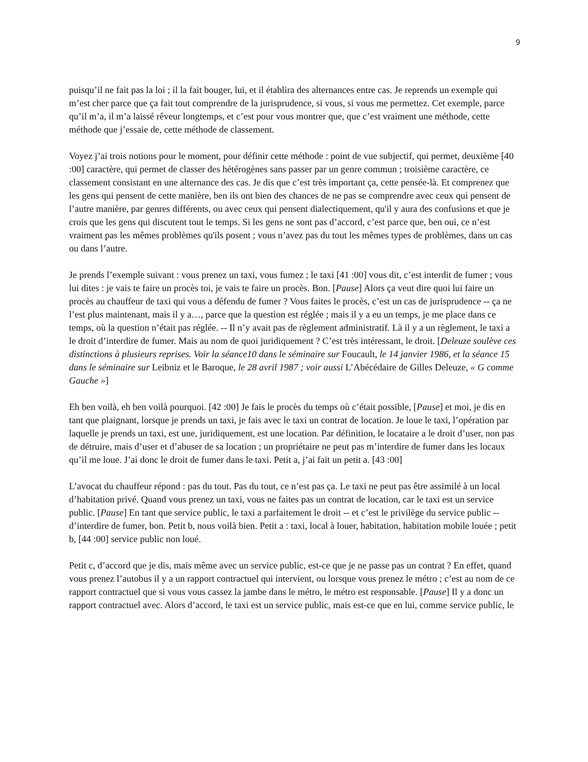9
puisqu’il ne fait pas la loi ; il la fait bouger, lui, et il établira des alternances entre cas. Je reprends un exemple qui m’est cher parce que ça fait tout comprendre de la jurisprudence, si vous, si vous me permettez. Cet exemple, parce qu’il m’a, il m’a laissé rêveur longtemps, et c’est pour vous montrer que, que c’est vraiment une méthode, cette méthode que j’essaie de, cette méthode de classement.
Voyez j’ai trois notions pour le moment, pour définir cette méthode : point de vue subjectif, qui permet, deuxième [40 :00] caractère, qui permet de classer des hétérogènes sans passer par un genre commun ; troisième caractère, ce classement consistant en une alternance des cas. Je dis que c’est très important ça, cette pensée-là. Et comprenez que les gens qui pensent de cette manière, ben ils ont bien des chances de ne pas se comprendre avec ceux qui pensent de l’autre manière, par genres différents, ou avec ceux qui pensent dialectiquement, qu'il y aura des confusions et que je crois que les gens qui discutent tout le temps. Si les gens ne sont pas d’accord, c’est parce que, ben oui, ce n’est vraiment pas les mêmes problèmes qu'ils posent ; vous n’avez pas du tout les mêmes types de problèmes, dans un cas ou dans l’autre.
Je prends l’exemple suivant : vous prenez un taxi, vous fumez ; le taxi [41 :00] vous dit, c’est interdit de fumer ; vous lui dites : je vais te faire un procès toi, je vais te faire un procès. Bon. [Pause] Alors ça veut dire quoi lui faire un procès au chauffeur de taxi qui vous a défendu de fumer ? Vous faites le procès, c’est un cas de jurisprudence -- ça ne l’est plus maintenant, mais il y a…, parce que la question est réglée ; mais il y a eu un temps, je me place dans ce temps, où la question n’était pas réglée. -- Il n’y avait pas de règlement administratif. Là il y a un règlement, le taxi a le droit d’interdire de fumer. Mais au nom de quoi juridiquement ? C’est très intéressant, le droit. [Deleuze soulève ces distinctions à plusieurs reprises. Voir la séance10 dans le séminaire sur Foucault, le 14 janvier 1986, et la séance 15 dans le séminaire sur Leibniz et le Baroque, le 28 avril 1987 ; voir aussi L’Abécédaire de Gilles Deleuze, « G comme Gauche »]
Eh ben voilà, eh ben voilà pourquoi. [42 :00] Je fais le procès du temps où c’était possible, [Pause] et moi, je dis en tant que plaignant, lorsque je prends un taxi, je fais avec le taxi un contrat de location. Je loue le taxi, l’opération par laquelle je prends un taxi, est une, juridiquement, est une location. Par définition, le locataire a le droit d’user, non pas de détruire, mais d’user et d’abuser de sa location ; un propriétaire ne peut pas m’interdire de fumer dans les locaux qu’il me loue. J’ai donc le droit de fumer dans le taxi. Petit a, j’ai fait un petit a. [43 :00]
L’avocat du chauffeur répond : pas du tout. Pas du tout, ce n’est pas ça. Le taxi ne peut pas être assimilé à un local d’habitation privé. Quand vous prenez un taxi, vous ne faites pas un contrat de location, car le taxi est un service public. [Pause] En tant que service public, le taxi a parfaitement le droit -- et c’est le privilège du service public -- d’interdire de fumer, bon. Petit b, nous voilà bien. Petit a : taxi, local à louer, habitation, habitation mobile louée ; petit b, [44 :00] service public non loué.
Petit c, d’accord que je dis, mais même avec un service public, est-ce que je ne passe pas un contrat ? En effet, quand vous prenez l’autobus il y a un rapport contractuel qui intervient, ou lorsque vous prenez le métro ; c’est au nom de ce rapport contractuel que si vous vous cassez la jambe dans le métro, le métro est responsable. [Pause] Il y a donc un rapport contractuel avec. Alors d’accord, le taxi est un service public, mais est-ce que en lui, comme service public, le